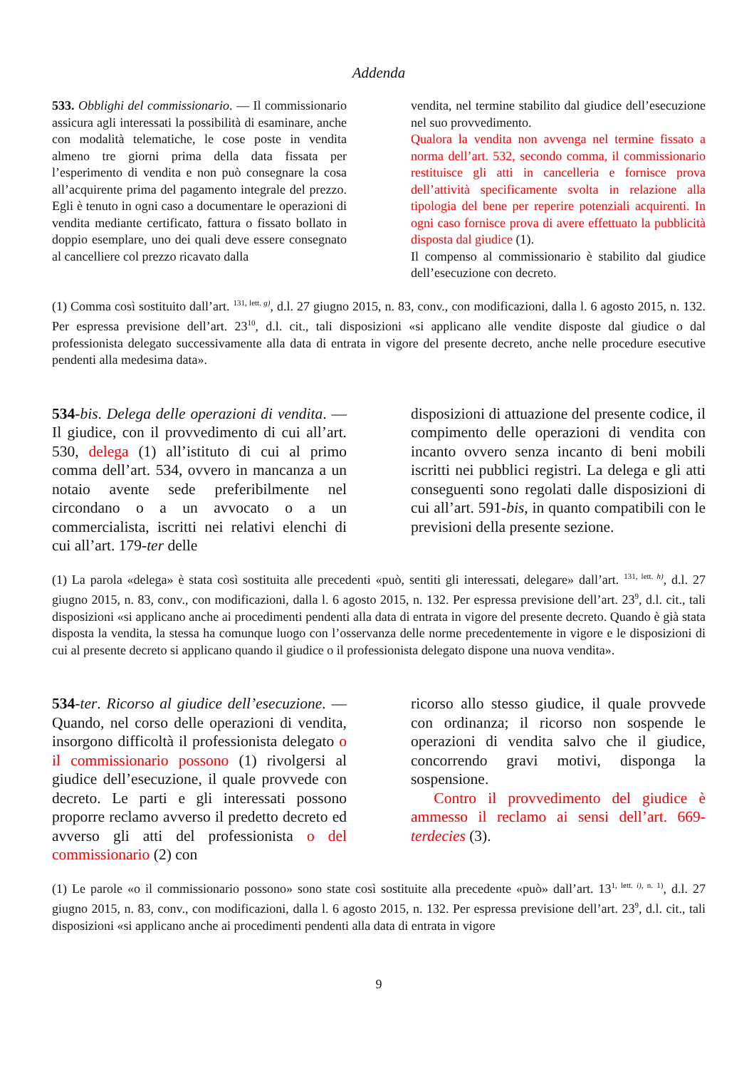Addenda
533. Obblighi del commissionario. — Il commissionario assicura agli interessati la possibilità di esaminare, anche con modalità telematiche, le cose poste in vendita almeno tre giorni prima della data fissata per l’esperimento di vendita e non può consegnare la cosa all’acquirente prima del pagamento integrale del prezzo. Egli è tenuto in ogni caso a documentare le operazioni di vendita mediante certificato, fattura o fissato bollato in doppio esemplare, uno dei quali deve essere consegnato al cancelliere col prezzo ricavato dalla
vendita, nel termine stabilito dal giudice dell’esecuzione nel suo provvedimento.
Qualora la vendita non avvenga nel termine fissato a norma dell’art. 532, secondo comma, il commissionario restituisce gli atti in cancelleria e fornisce prova dell’attività specificamente svolta in relazione alla tipologia del bene per reperire potenziali acquirenti. In ogni caso fornisce prova di avere effettuato la pubblicità disposta dal giudice (1).
Il compenso al commissionario è stabilito dal giudice dell’esecuzione con decreto.
(1) Comma così sostituito dall’art. <sup>131, lett. g)</sup>, d.l. 27 giugno 2015, n. 83, conv., con modificazioni, dalla l. 6 agosto 2015, n. 132. Per espressa previsione dell’art. 23<sup>10</sup>, d.l. cit., tali disposizioni «si applicano alle vendite disposte dal giudice o dal professionista delegato successivamente alla data di entrata in vigore del presente decreto, anche nelle procedure esecutive pendenti alla medesima data».
534-bis. Delega delle operazioni di vendita. — Il giudice, con il provvedimento di cui all’art. 530, delega (1) all’istituto di cui al primo comma dell’art. 534, ovvero in mancanza a un notaio avente sede preferibilmente nel circondano o a un avvocato o a un commercialista, iscritti nei relativi elenchi di cui all’art. 179-ter delle
disposizioni di attuazione del presente codice, il compimento delle operazioni di vendita con incanto ovvero senza incanto di beni mobili iscritti nei pubblici registri. La delega e gli atti conseguenti sono regolati dalle disposizioni di cui all’art. 591-bis, in quanto compatibili con le previsioni della presente sezione.
(1) La parola «delega» è stata così sostituita alle precedenti «può, sentiti gli interessati, delegare» dall’art. <sup>131, lett. h)</sup>, d.l. 27 giugno 2015, n. 83, conv., con modificazioni, dalla l. 6 agosto 2015, n. 132. Per espressa previsione dell’art. 23<sup>9</sup>, d.l. cit., tali disposizioni «si applicano anche ai procedimenti pendenti alla data di entrata in vigore del presente decreto. Quando è già stata disposta la vendita, la stessa ha comunque luogo con l’osservanza delle norme precedentemente in vigore e le disposizioni di cui al presente decreto si applicano quando il giudice o il professionista delegato dispone una nuova vendita».
534-ter. Ricorso al giudice dell’esecuzione. — Quando, nel corso delle operazioni di vendita, insorgono difficoltà il professionista delegato o il commissionario possono (1) rivolgersi al giudice dell’esecuzione, il quale provvede con decreto. Le parti e gli interessati possono proporre reclamo avverso il predetto decreto ed avverso gli atti del professionista o del commissionario (2) con
ricorso allo stesso giudice, il quale provvede con ordinanza; il ricorso non sospende le operazioni di vendita salvo che il giudice, concorrendo gravi motivi, disponga la sospensione.
Contro il provvedimento del giudice è ammesso il reclamo ai sensi dell’art. 669-terdecies (3).
(1) Le parole «o il commissionario possono» sono state così sostituite alla precedente «può» dall’art. 13<sup>1, lett. i), n. 1)</sup>, d.l. 27 giugno 2015, n. 83, conv., con modificazioni, dalla l. 6 agosto 2015, n. 132. Per espressa previsione dell’art. 23<sup>9</sup>, d.l. cit., tali disposizioni «si applicano anche ai procedimenti pendenti alla data di entrata in vigore
9